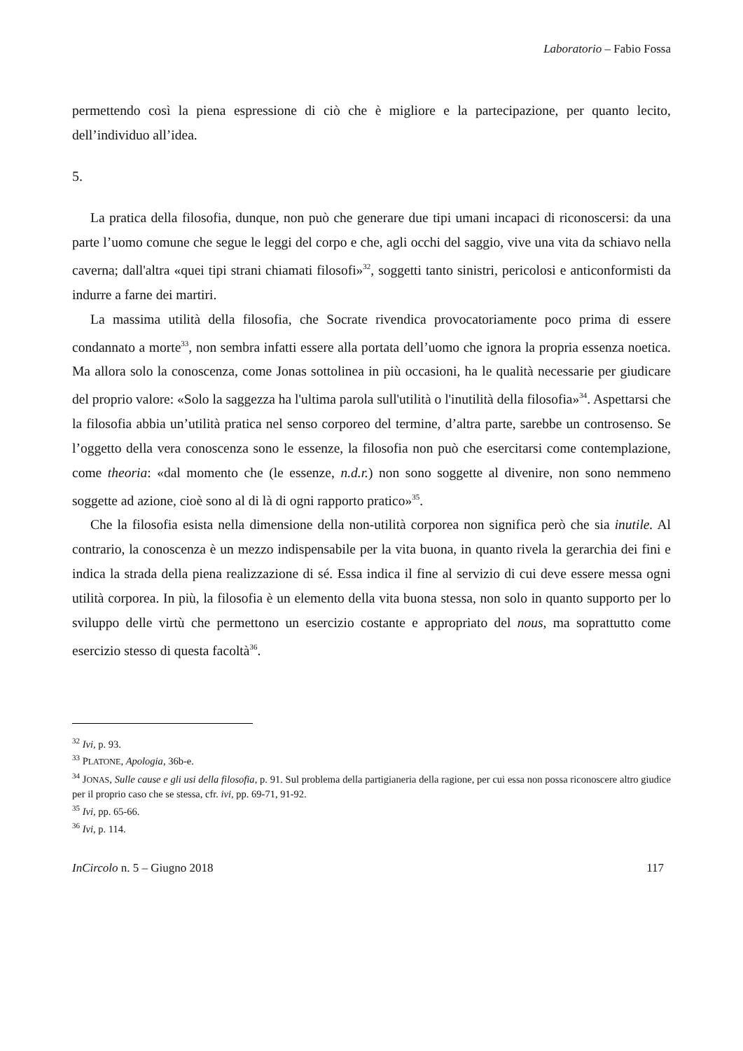Laboratorio – Fabio Fossa
permettendo così la piena espressione di ciò che è migliore e la partecipazione, per quanto lecito, dell’individuo all’idea.
5.
La pratica della filosofia, dunque, non può che generare due tipi umani incapaci di riconoscersi: da una parte l’uomo comune che segue le leggi del corpo e che, agli occhi del saggio, vive una vita da schiavo nella caverna; dall'altra «quei tipi strani chiamati filosofi»<sup>32</sup>, soggetti tanto sinistri, pericolosi e anticonformisti da indurre a farne dei martiri.
La massima utilità della filosofia, che Socrate rivendica provocatoriamente poco prima di essere condannato a morte<sup>33</sup>, non sembra infatti essere alla portata dell’uomo che ignora la propria essenza noetica. Ma allora solo la conoscenza, come Jonas sottolinea in più occasioni, ha le qualità necessarie per giudicare del proprio valore: «Solo la saggezza ha l'ultima parola sull'utilità o l'inutilità della filosofia»<sup>34</sup>. Aspettarsi che la filosofia abbia un’utilità pratica nel senso corporeo del termine, d’altra parte, sarebbe un controsenso. Se l’oggetto della vera conoscenza sono le essenze, la filosofia non può che esercitarsi come contemplazione, come theoria: «dal momento che (le essenze, n.d.r.) non sono soggette al divenire, non sono nemmeno soggette ad azione, cioè sono al di là di ogni rapporto pratico»<sup>35</sup>.
Che la filosofia esista nella dimensione della non-utilità corporea non significa però che sia inutile. Al contrario, la conoscenza è un mezzo indispensabile per la vita buona, in quanto rivela la gerarchia dei fini e indica la strada della piena realizzazione di sé. Essa indica il fine al servizio di cui deve essere messa ogni utilità corporea. In più, la filosofia è un elemento della vita buona stessa, non solo in quanto supporto per lo sviluppo delle virtù che permettono un esercizio costante e appropriato del nous, ma soprattutto come esercizio stesso di questa facoltà<sup>36</sup>.
<sup>32</sup> Ivi, p. 93.
<sup>33</sup> PLATONE, Apologia, 36b-e.
<sup>34</sup> JONAS, Sulle cause e gli usi della filosofia, p. 91. Sul problema della partigianeria della ragione, per cui essa non possa riconoscere altro giudice per il proprio caso che se stessa, cfr. ivi, pp. 69-71, 91-92.
<sup>35</sup> Ivi, pp. 65-66.
<sup>36</sup> Ivi, p. 114.
InCircolo n. 5 – Giugno 2018 117